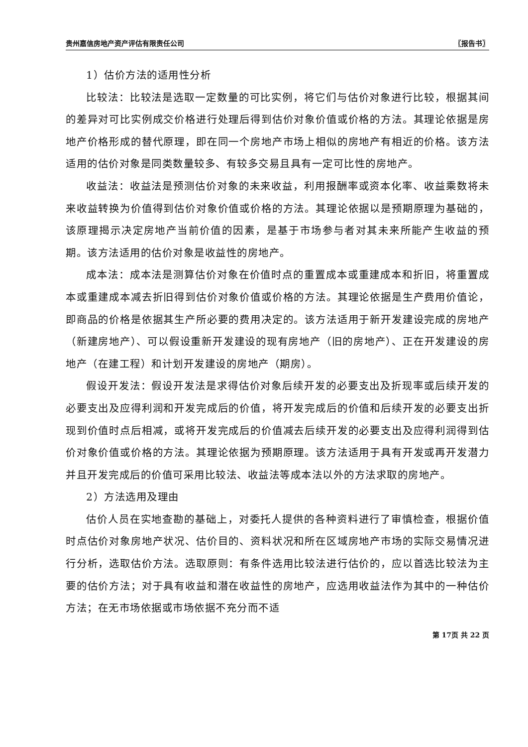贵州嘉信房地产资产评估有限责任公司 〖报告书〗
1）估价方法的适用性分析
比较法：比较法是选取一定数量的可比实例，将它们与估价对象进行比较，根据其间的差异对可比实例成交价格进行处理后得到估价对象价值或价格的方法。其理论依据是房地产价格形成的替代原理，即在同一个房地产市场上相似的房地产有相近的价格。该方法适用的估价对象是同类数量较多、有较多交易且具有一定可比性的房地产。
收益法：收益法是预测估价对象的未来收益，利用报酬率或资本化率、收益乘数将未来收益转换为价值得到估价对象价值或价格的方法。其理论依据以是预期原理为基础的，该原理揭示决定房地产当前价值的因素，是基于市场参与者对其未来所能产生收益的预期。该方法适用的估价对象是收益性的房地产。
成本法：成本法是测算估价对象在价值时点的重置成本或重建成本和折旧，将重置成本或重建成本减去折旧得到估价对象价值或价格的方法。其理论依据是生产费用价值论，即商品的价格是依据其生产所必要的费用决定的。该方法适用于新开发建设完成的房地产（新建房地产）、可以假设重新开发建设的现有房地产（旧的房地产）、正在开发建设的房地产（在建工程）和计划开发建设的房地产（期房）。
假设开发法：假设开发法是求得估价对象后续开发的必要支出及折现率或后续开发的必要支出及应得利润和开发完成后的价值，将开发完成后的价值和后续开发的必要支出折现到价值时点后相减，或将开发完成后的价值减去后续开发的必要支出及应得利润得到估价对象价值或价格的方法。其理论依据为预期原理。该方法适用于具有开发或再开发潜力并且开发完成后的价值可采用比较法、收益法等成本法以外的方法求取的房地产。
2）方法选用及理由
估价人员在实地查勘的基础上，对委托人提供的各种资料进行了审慎检查，根据价值时点估价对象房地产状况、估价目的、资料状况和所在区域房地产市场的实际交易情况进行分析，选取估价方法。选取原则：有条件选用比较法进行估价的，应以首选比较法为主要的估价方法；对于具有收益和潜在收益性的房地产，应选用收益法作为其中的一种估价方法；在无市场依据或市场依据不充分而不适
第 17页 共 22 页